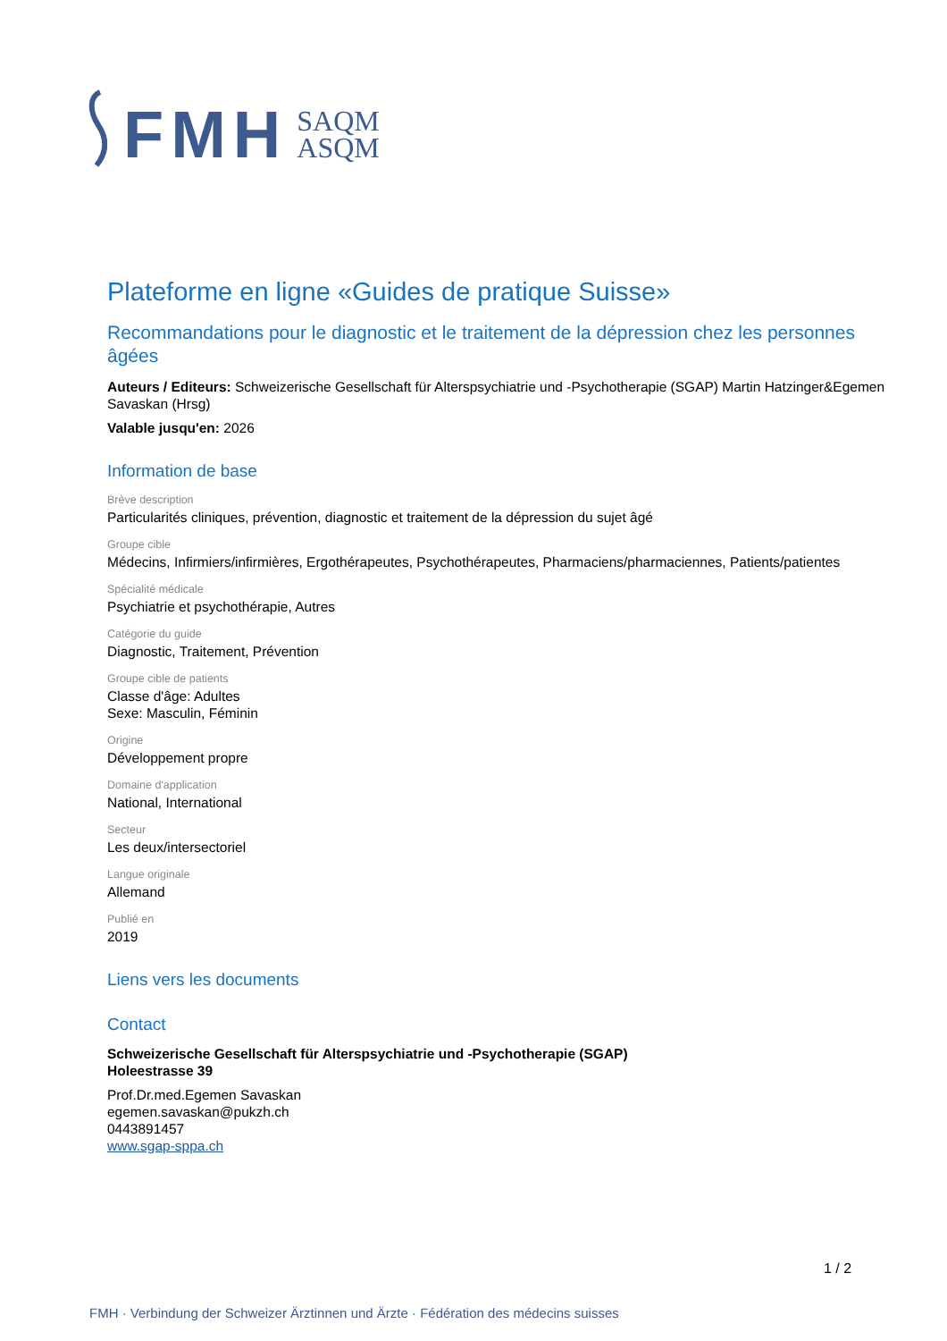FMH SAQM
ASQM
Plateforme en ligne «Guides de pratique Suisse»
Recommandations pour le diagnostic et le traitement de la dépression chez les personnes âgées
Auteurs / Editeurs: Schweizerische Gesellschaft für Alterspsychiatrie und -Psychotherapie (SGAP) Martin Hatzinger&Egemen Savaskan (Hrsg)
Valable jusqu'en: 2026
Information de base
Brève description
Particularités cliniques, prévention, diagnostic et traitement de la dépression du sujet âgé
Groupe cible
Médecins, Infirmiers/infirmières, Ergothérapeutes, Psychothérapeutes, Pharmaciens/pharmaciennes, Patients/patientes
Spécialité médicale
Psychiatrie et psychothérapie, Autres
Catégorie du guide
Diagnostic, Traitement, Prévention
Groupe cible de patients
Classe d'âge: Adultes
Sexe: Masculin, Féminin
Origine
Développement propre
Domaine d'application
National, International
Secteur
Les deux/intersectoriel
Langue originale
Allemand
Publié en
2019
Liens vers les documents
Contact
Schweizerische Gesellschaft für Alterspsychiatrie und -Psychotherapie (SGAP)
Holeestrasse 39
Prof.Dr.med.Egemen Savaskan
egemen.savaskan@pukzh.ch
0443891457
www.sgap-sppa.ch
1 / 2
FMH · Verbindung der Schweizer Ärztinnen und Ärzte · Fédération des médecins suisses